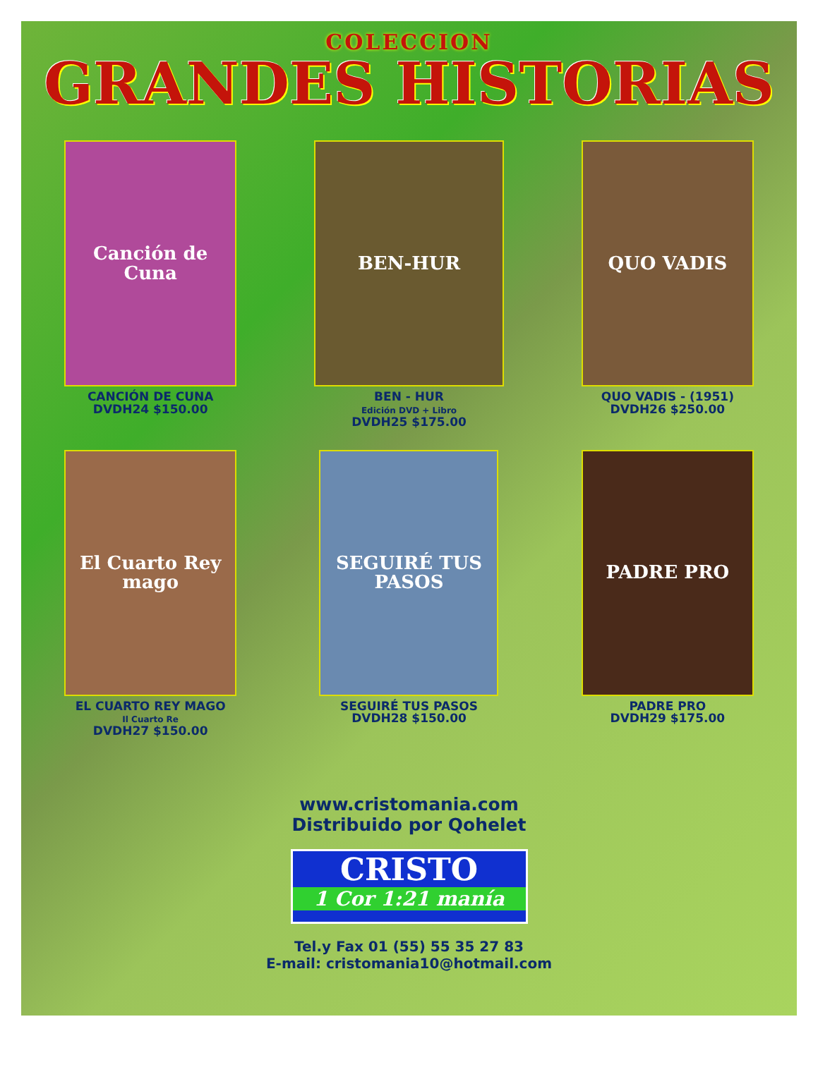COLECCION
GRANDES HISTORIAS
Canción de Cuna
CANCIÓN DE CUNA
DVDH24 $150.00
BEN-HUR
BEN - HUR
Edición DVD + Libro
DVDH25 $175.00
QUO VADIS
QUO VADIS - (1951)
DVDH26 $250.00
El Cuarto Rey mago
EL CUARTO REY MAGO
Il Cuarto Re
DVDH27 $150.00
SEGUIRÉ TUS PASOS
SEGUIRÉ TUS PASOS
DVDH28 $150.00
PADRE PRO
PADRE PRO
DVDH29 $175.00
www.cristomania.com
Distribuido por Qohelet
CRISTO 1 Cor 1:21 manía
Tel.y Fax 01 (55) 55 35 27 83
E-mail: cristomania10@hotmail.com